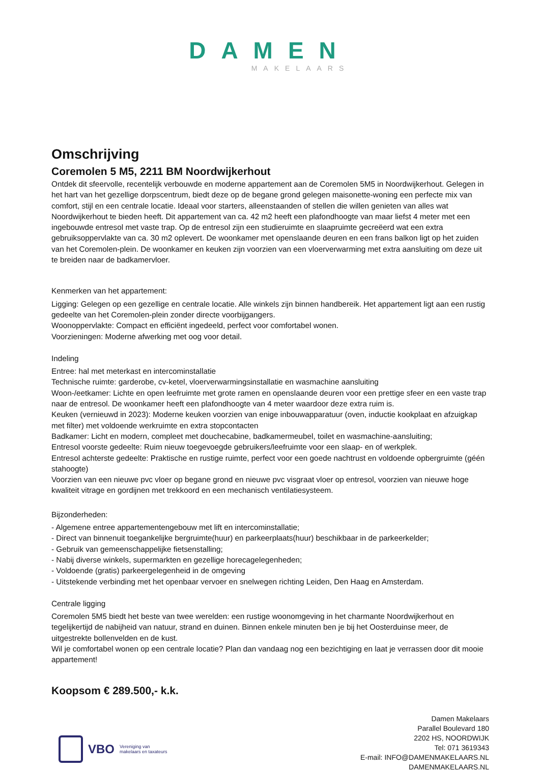DAMEN
MAKELAARS
Omschrijving
Coremolen 5 M5, 2211 BM Noordwijkerhout
Ontdek dit sfeervolle, recentelijk verbouwde en moderne appartement aan de Coremolen 5M5 in Noordwijkerhout. Gelegen in het hart van het gezellige dorpscentrum, biedt deze op de begane grond gelegen maisonette-woning een perfecte mix van comfort, stijl en een centrale locatie. Ideaal voor starters, alleenstaanden of stellen die willen genieten van alles wat Noordwijkerhout te bieden heeft. Dit appartement van ca. 42 m2 heeft een plafondhoogte van maar liefst 4 meter met een ingebouwde entresol met vaste trap. Op de entresol zijn een studieruimte en slaapruimte gecreëerd wat een extra gebruiksoppervlakte van ca. 30 m2 oplevert. De woonkamer met openslaande deuren en een frans balkon ligt op het zuiden van het Coremolen-plein. De woonkamer en keuken zijn voorzien van een vloerverwarming met extra aansluiting om deze uit te breiden naar de badkamervloer.
Kenmerken van het appartement:
Ligging: Gelegen op een gezellige en centrale locatie. Alle winkels zijn binnen handbereik. Het appartement ligt aan een rustig gedeelte van het Coremolen-plein zonder directe voorbijgangers.
Woonoppervlakte: Compact en efficiënt ingedeeld, perfect voor comfortabel wonen.
Voorzieningen: Moderne afwerking met oog voor detail.
Indeling
Entree: hal met meterkast en intercominstallatie
Technische ruimte: garderobe, cv-ketel, vloerverwarmingsinstallatie en wasmachine aansluiting
Woon-/eetkamer: Lichte en open leefruimte met grote ramen en openslaande deuren voor een prettige sfeer en een vaste trap naar de entresol. De woonkamer heeft een plafondhoogte van 4 meter waardoor deze extra ruim is.
Keuken (vernieuwd in 2023): Moderne keuken voorzien van enige inbouwapparatuur (oven, inductie kookplaat en afzuigkap met filter) met voldoende werkruimte en extra stopcontacten
Badkamer: Licht en modern, compleet met douchecabine, badkamermeubel, toilet en wasmachine-aansluiting;
Entresol voorste gedeelte: Ruim nieuw toegevoegde gebruikers/leefruimte voor een slaap- en of werkplek.
Entresol achterste gedeelte: Praktische en rustige ruimte, perfect voor een goede nachtrust en voldoende opbergruimte (géén stahoogte)
Voorzien van een nieuwe pvc vloer op begane grond en nieuwe pvc visgraat vloer op entresol, voorzien van nieuwe hoge kwaliteit vitrage en gordijnen met trekkoord en een mechanisch ventilatiesysteem.
Bijzonderheden:
- Algemene entree appartementengebouw met lift en intercominstallatie;
- Direct van binnenuit toegankelijke bergruimte(huur) en parkeerplaats(huur) beschikbaar in de parkeerkelder;
- Gebruik van gemeenschappelijke fietsenstalling;
- Nabij diverse winkels, supermarkten en gezellige horecagelegenheden;
- Voldoende (gratis) parkeergelegenheid in de omgeving
- Uitstekende verbinding met het openbaar vervoer en snelwegen richting Leiden, Den Haag en Amsterdam.
Centrale ligging
Coremolen 5M5 biedt het beste van twee werelden: een rustige woonomgeving in het charmante Noordwijkerhout en tegelijkertijd de nabijheid van natuur, strand en duinen. Binnen enkele minuten ben je bij het Oosterduinse meer, de uitgestrekte bollenvelden en de kust.
Wil je comfortabel wonen op een centrale locatie? Plan dan vandaag nog een bezichtiging en laat je verrassen door dit mooie appartement!
Koopsom € 289.500,- k.k.
VBO Vereniging van
makelaars en taxateurs
Damen Makelaars
Parallel Boulevard 180
2202 HS, NOORDWIJK
Tel: 071 3619343
E-mail: INFO@DAMENMAKELAARS.NL
DAMENMAKELAARS.NL